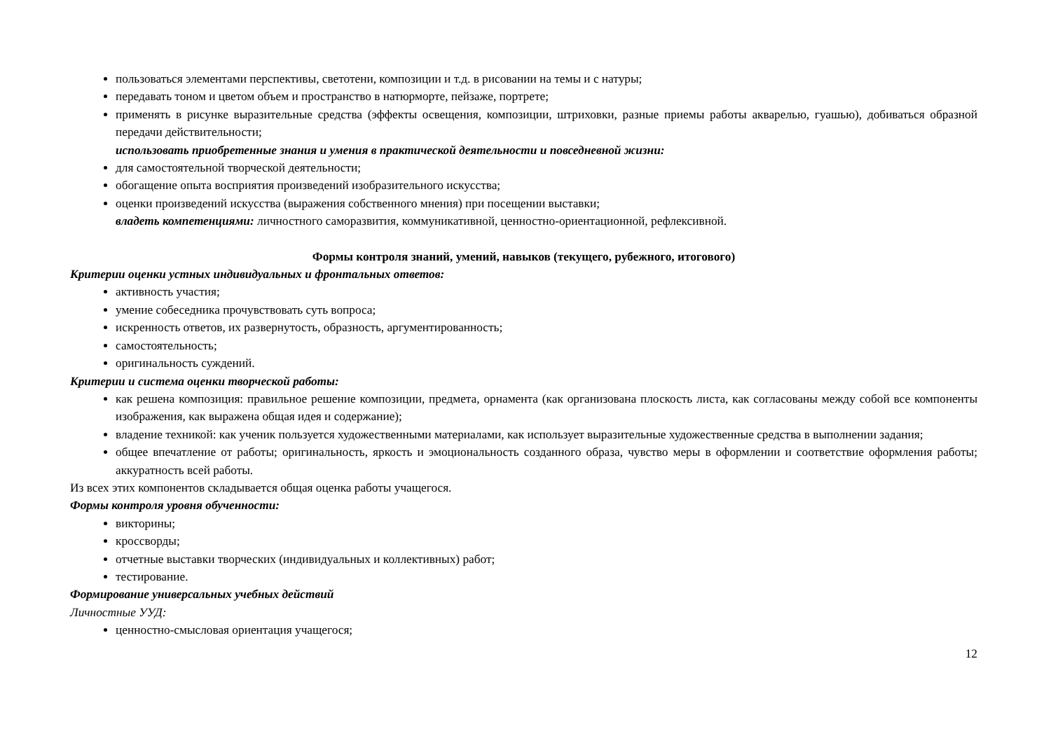пользоваться элементами перспективы, светотени, композиции и т.д. в рисовании на темы и с натуры;
передавать тоном и цветом объем и пространство в натюрморте, пейзаже, портрете;
применять в рисунке выразительные средства (эффекты освещения, композиции, штриховки, разные приемы работы акварелью, гуашью), добиваться образной передачи действительности;
использовать приобретенные знания и умения в практической деятельности и повседневной жизни:
для самостоятельной творческой деятельности;
обогащение опыта восприятия произведений изобразительного искусства;
оценки произведений искусства (выражения собственного мнения) при посещении выставки;
владеть компетенциями: личностного саморазвития, коммуникативной, ценностно-ориентационной, рефлексивной.
Формы контроля знаний, умений, навыков (текущего, рубежного, итогового)
Критерии оценки устных индивидуальных и фронтальных ответов:
активность участия;
умение собеседника прочувствовать суть вопроса;
искренность ответов, их развернутость, образность, аргументированность;
самостоятельность;
оригинальность суждений.
Критерии и система оценки творческой работы:
как решена композиция: правильное решение композиции, предмета, орнамента (как организована плоскость листа, как согласованы между собой все компоненты изображения, как выражена общая идея и содержание);
владение техникой: как ученик пользуется художественными материалами, как использует выразительные художественные средства в выполнении задания;
общее впечатление от работы; оригинальность, яркость и эмоциональность созданного образа, чувство меры в оформлении и соответствие оформления работы; аккуратность всей работы.
Из всех этих компонентов складывается общая оценка работы учащегося.
Формы контроля уровня обученности:
викторины;
кроссворды;
отчетные выставки творческих (индивидуальных и коллективных) работ;
тестирование.
Формирование универсальных учебных действий
Личностные УУД:
ценностно-смысловая ориентация учащегося;
12